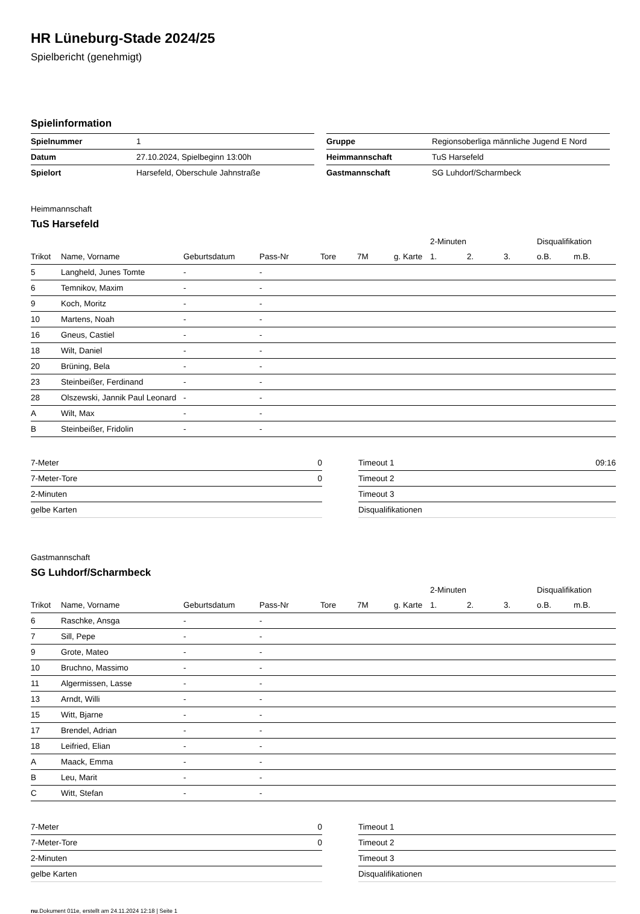HR Lüneburg-Stade 2024/25
Spielbericht (genehmigt)
Spielinformation
| Spielnummer | 1 |
| Datum | 27.10.2024, Spielbeginn 13:00h |
| Spielort | Harsefeld, Oberschule Jahnstraße |
| Gruppe | Regionsoberliga männliche Jugend E Nord |
| Heimmannschaft | TuS Harsefeld |
| Gastmannschaft | SG Luhdorf/Scharmbeck |
Heimmannschaft
TuS Harsefeld
| | | | | | | | 2-Minuten | | | Disqualifikation | |
| --- | --- | --- | --- | --- | --- | --- | --- | --- | --- | --- | --- |
| Trikot | Name, Vorname | Geburtsdatum | Pass-Nr | Tore | 7M | g. Karte | 1. | 2. | 3. | o.B. | m.B. |
| 5 | Langheld, Junes Tomte | - | - | | | | | | | | |
| 6 | Temnikov, Maxim | - | - | | | | | | | | |
| 9 | Koch, Moritz | - | - | | | | | | | | |
| 10 | Martens, Noah | - | - | | | | | | | | |
| 16 | Gneus, Castiel | - | - | | | | | | | | |
| 18 | Wilt, Daniel | - | - | | | | | | | | |
| 20 | Brüning, Bela | - | - | | | | | | | | |
| 23 | Steinbeißer, Ferdinand | - | - | | | | | | | | |
| 28 | Olszewski, Jannik Paul Leonard | - | - | | | | | | | | |
| A | Wilt, Max | - | - | | | | | | | | |
| B | Steinbeißer, Fridolin | - | - | | | | | | | | |
| 7-Meter | 0 |
| 7-Meter-Tore | 0 |
| 2-Minuten | |
| gelbe Karten | |
| Timeout 1 | 09:16 |
| Timeout 2 | |
| Timeout 3 | |
| Disqualifikationen | |
Gastmannschaft
SG Luhdorf/Scharmbeck
| | | | | | | | 2-Minuten | | | Disqualifikation | |
| --- | --- | --- | --- | --- | --- | --- | --- | --- | --- | --- | --- |
| Trikot | Name, Vorname | Geburtsdatum | Pass-Nr | Tore | 7M | g. Karte | 1. | 2. | 3. | o.B. | m.B. |
| 6 | Raschke, Ansga | - | - | | | | | | | | |
| 7 | Sill, Pepe | - | - | | | | | | | | |
| 9 | Grote, Mateo | - | - | | | | | | | | |
| 10 | Bruchno, Massimo | - | - | | | | | | | | |
| 11 | Algermissen, Lasse | - | - | | | | | | | | |
| 13 | Arndt, Willi | - | - | | | | | | | | |
| 15 | Witt, Bjarne | - | - | | | | | | | | |
| 17 | Brendel, Adrian | - | - | | | | | | | | |
| 18 | Leifried, Elian | - | - | | | | | | | | |
| A | Maack, Emma | - | - | | | | | | | | |
| B | Leu, Marit | - | - | | | | | | | | |
| C | Witt, Stefan | - | - | | | | | | | | |
| 7-Meter | 0 |
| 7-Meter-Tore | 0 |
| 2-Minuten | |
| gelbe Karten | |
| Timeout 1 | |
| Timeout 2 | |
| Timeout 3 | |
| Disqualifikationen | |
nu.Dokument 011e, erstellt am 24.11.2024 12:18 | Seite 1